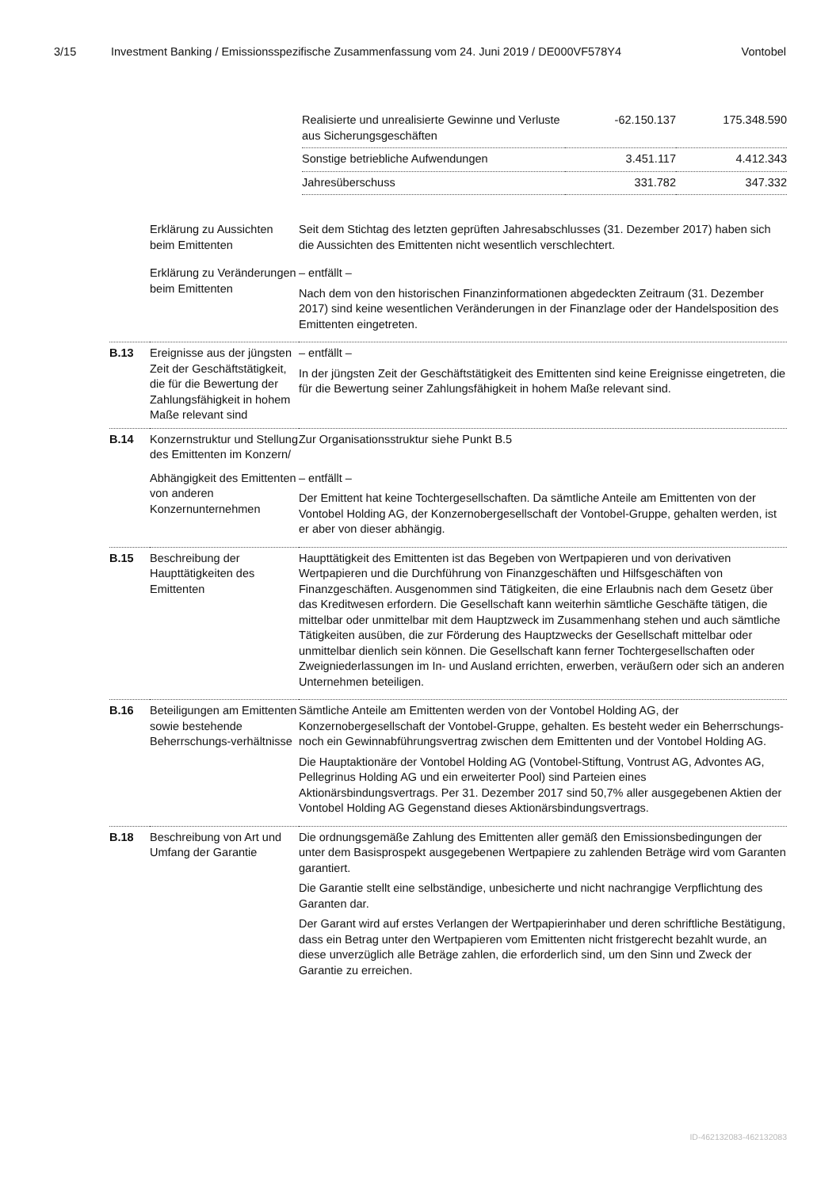3/15 Investment Banking / Emissionsspezifische Zusammenfassung vom 24. Juni 2019 / DE000VF578Y4 Vontobel
| Realisierte und unrealisierte Gewinne und Verluste aus Sicherungsgeschäften | -62.150.137 | 175.348.590 |
| Sonstige betriebliche Aufwendungen | 3.451.117 | 4.412.343 |
| Jahresüberschuss | 331.782 | 347.332 |
| | Erklärung zu Aussichten beim Emittenten | Seit dem Stichtag des letzten geprüften Jahresabschlusses (31. Dezember 2017) haben sich die Aussichten des Emittenten nicht wesentlich verschlechtert. |
| | Erklärung zu Veränderungen beim Emittenten | – entfällt – Nach dem von den historischen Finanzinformationen abgedeckten Zeitraum (31. Dezember 2017) sind keine wesentlichen Veränderungen in der Finanzlage oder der Handelsposition des Emittenten eingetreten. |
| B.13 | Ereignisse aus der jüngsten Zeit der Geschäftstätigkeit, die für die Bewertung der Zahlungsfähigkeit in hohem Maße relevant sind | – entfällt – In der jüngsten Zeit der Geschäftstätigkeit des Emittenten sind keine Ereignisse eingetreten, die für die Bewertung seiner Zahlungsfähigkeit in hohem Maße relevant sind. |
| B.14 | Konzernstruktur und Stellung des Emittenten im Konzern/ | Zur Organisationsstruktur siehe Punkt B.5 |
| | Abhängigkeit des Emittenten von anderen Konzernunternehmen | – entfällt – Der Emittent hat keine Tochtergesellschaften. Da sämtliche Anteile am Emittenten von der Vontobel Holding AG, der Konzernobergesellschaft der Vontobel-Gruppe, gehalten werden, ist er aber von dieser abhängig. |
| B.15 | Beschreibung der Haupttätigkeiten des Emittenten | Haupttätigkeit des Emittenten ist das Begeben von Wertpapieren und von derivativen Wertpapieren und die Durchführung von Finanzgeschäften und Hilfsgeschäften von Finanzgeschäften. Ausgenommen sind Tätigkeiten, die eine Erlaubnis nach dem Gesetz über das Kreditwesen erfordern. Die Gesellschaft kann weiterhin sämtliche Geschäfte tätigen, die mittelbar oder unmittelbar mit dem Hauptzweck im Zusammenhang stehen und auch sämtliche Tätigkeiten ausüben, die zur Förderung des Hauptzwecks der Gesellschaft mittelbar oder unmittelbar dienlich sein können. Die Gesellschaft kann ferner Tochtergesellschaften oder Zweigniederlassungen im In- und Ausland errichten, erwerben, veräußern oder sich an anderen Unternehmen beteiligen. |
| B.16 | Beteiligungen am Emittenten sowie bestehende Beherrschungs-verhältnisse | Sämtliche Anteile am Emittenten werden von der Vontobel Holding AG, der Konzernobergesellschaft der Vontobel-Gruppe, gehalten. Es besteht weder ein Beherrschungs- noch ein Gewinnabführungsvertrag zwischen dem Emittenten und der Vontobel Holding AG. Die Hauptaktionäre der Vontobel Holding AG (Vontobel-Stiftung, Vontrust AG, Advontes AG, Pellegrinus Holding AG und ein erweiterter Pool) sind Parteien eines Aktionärsbindungsvertrags. Per 31. Dezember 2017 sind 50,7% aller ausgegebenen Aktien der Vontobel Holding AG Gegenstand dieses Aktionärsbindungsvertrags. |
| B.18 | Beschreibung von Art und Umfang der Garantie | Die ordnungsgemäße Zahlung des Emittenten aller gemäß den Emissionsbedingungen der unter dem Basisprospekt ausgegebenen Wertpapiere zu zahlenden Beträge wird vom Garanten garantiert. Die Garantie stellt eine selbständige, unbesicherte und nicht nachrangige Verpflichtung des Garanten dar. Der Garant wird auf erstes Verlangen der Wertpapierinhaber und deren schriftliche Bestätigung, dass ein Betrag unter den Wertpapieren vom Emittenten nicht fristgerecht bezahlt wurde, an diese unverzüglich alle Beträge zahlen, die erforderlich sind, um den Sinn und Zweck der Garantie zu erreichen. |
ID-462132083-462132083